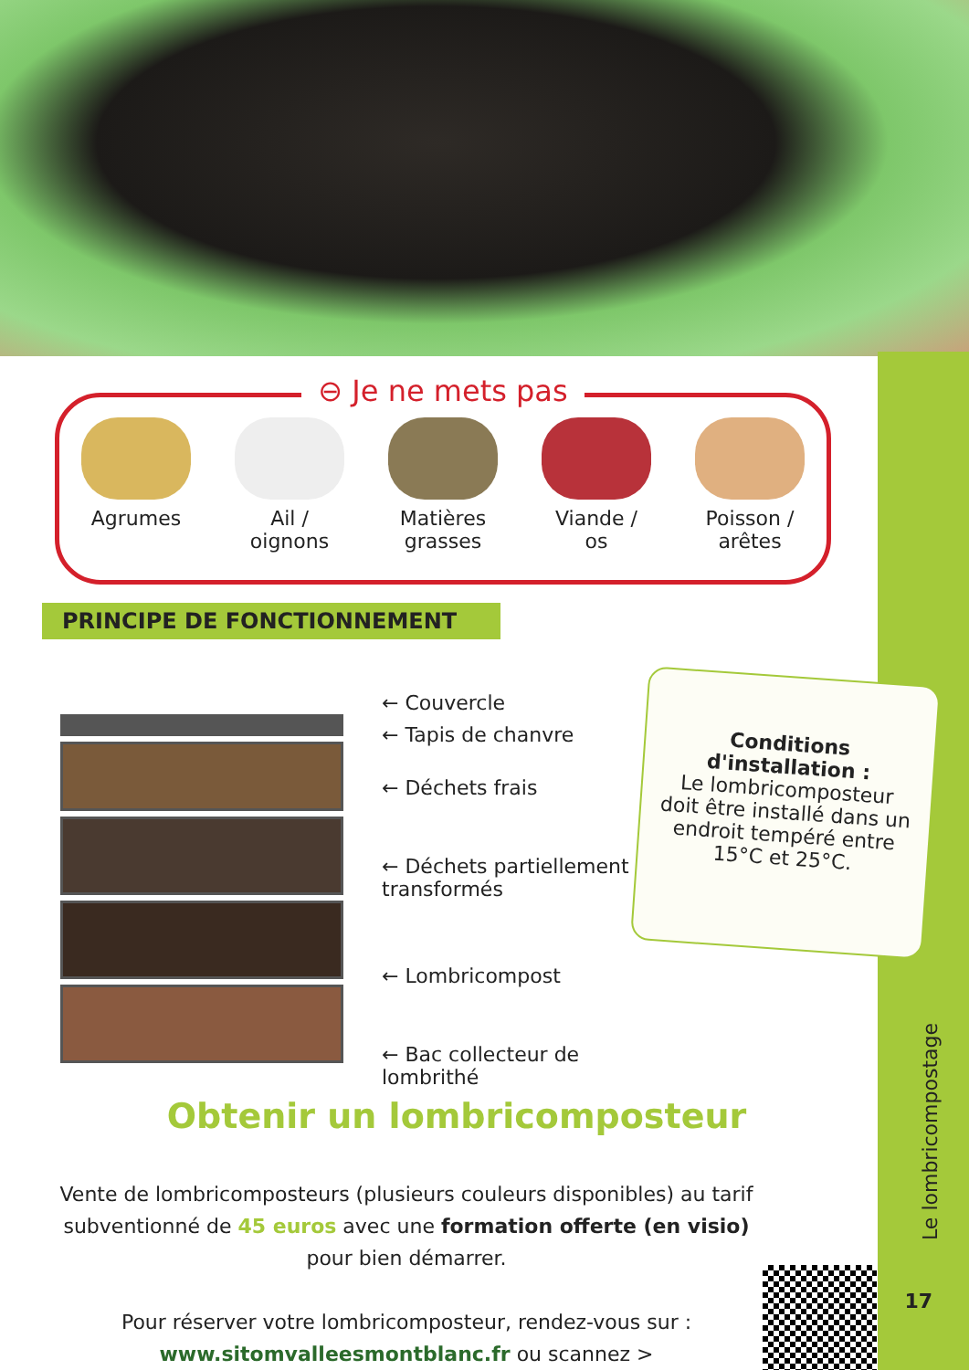⊖ Je ne mets pas
Agrumes Ail /
oignons
Matières
grasses
Viande /
os
Poisson /
arêtes
PRINCIPE DE FONCTIONNEMENT
← Couvercle
← Tapis de chanvre
← Déchets frais
← Déchets partiellement
transformés
← Lombricompost
← Bac collecteur de
lombrithé
Conditions
d'installation :
Le lombricomposteur doit être installé dans un endroit tempéré entre 15°C et 25°C.
Obtenir un lombricomposteur
Vente de lombricomposteurs (plusieurs couleurs disponibles) au tarif subventionné de 45 euros avec une formation offerte (en visio) pour bien démarrer.
Pour réserver votre lombricomposteur, rendez-vous sur :
www.sitomvalleesmontblanc.fr ou scannez >
Le lombricompostage
17